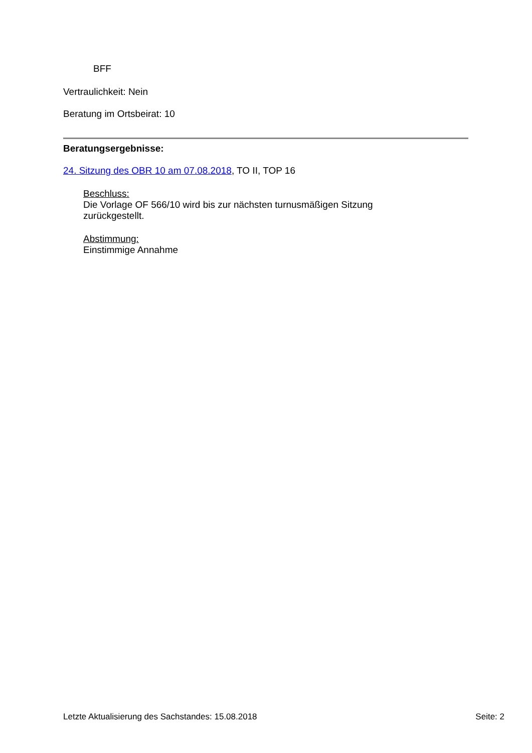BFF
Vertraulichkeit: Nein
Beratung im Ortsbeirat: 10
Beratungsergebnisse:
24. Sitzung des OBR 10 am 07.08.2018, TO II, TOP 16
Beschluss:
Die Vorlage OF 566/10 wird bis zur nächsten turnusmäßigen Sitzung
zurückgestellt.
Abstimmung:
Einstimmige Annahme
Letzte Aktualisierung des Sachstandes: 15.08.2018 Seite: 2